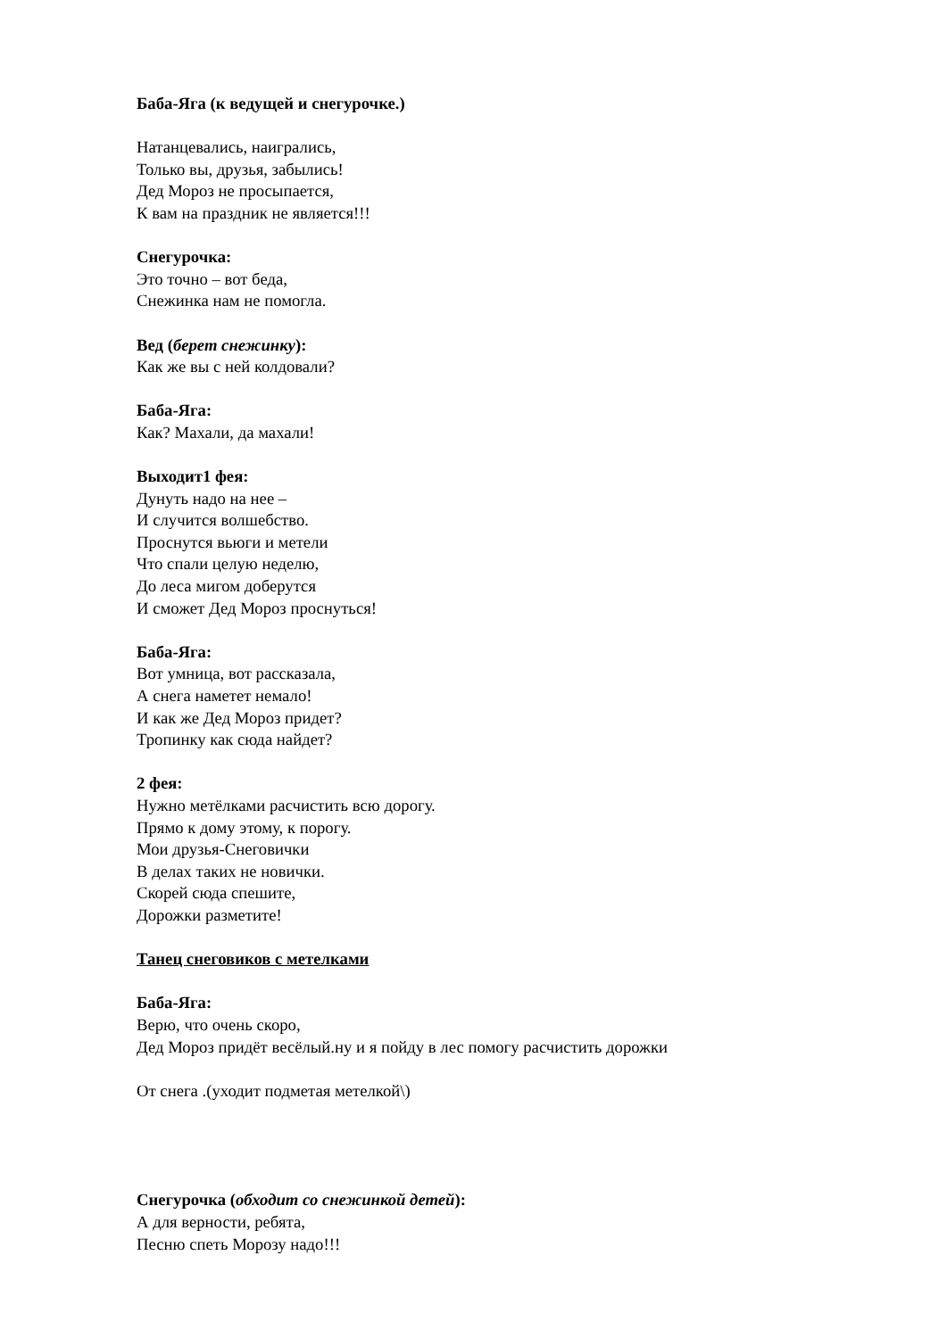Баба-Яга (к ведущей и снегурочке.)
Натанцевались, наигрались,
Только вы, друзья, забылись!
Дед Мороз не просыпается,
К вам на праздник не является!!!
Снегурочка:
Это точно – вот беда,
Снежинка нам не помогла.
Вед (берет снежинку):
Как же вы с ней колдовали?
Баба-Яга:
Как? Махали, да махали!
Выходит1 фея:
Дунуть надо на нее –
И случится волшебство.
Проснутся вьюги и метели
Что спали целую неделю,
До леса мигом доберутся
И сможет Дед Мороз проснуться!
Баба-Яга:
Вот умница, вот рассказала,
А снега наметет немало!
И как же Дед Мороз придет?
Тропинку как сюда найдет?
2 фея:
Нужно метёлками расчистить всю дорогу.
Прямо к дому этому, к порогу.
Мои друзья-Снеговички
В делах таких не новички.
Скорей сюда спешите,
Дорожки разметите!
Танец снеговиков с метелками
Баба-Яга:
Верю, что очень скоро,
Дед Мороз придёт весёлый.ну и я пойду в лес помогу расчистить дорожки
От снега .(уходит подметая метелкой\)
Снегурочка (обходит со снежинкой детей):
А для верности, ребята,
Песню спеть Морозу надо!!!